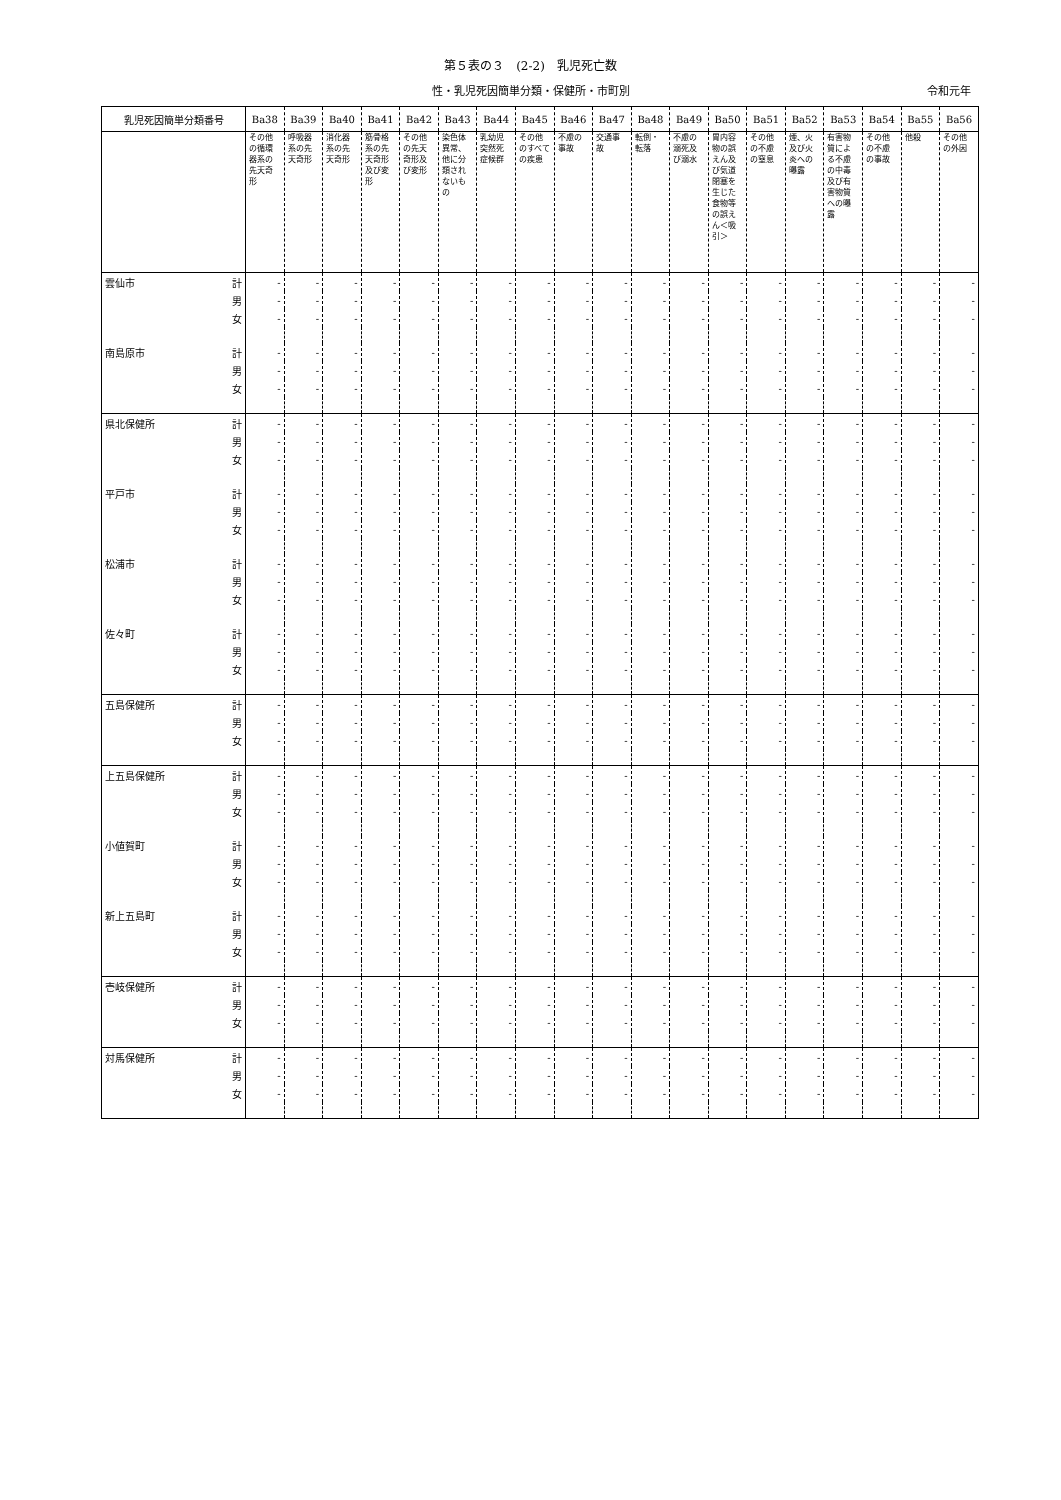第５表の３　(2-2)　乳児死亡数
性・乳児死因簡単分類・保健所・市町別 令和元年
| 乳児死因簡単分類番号 | Ba38 | Ba39 | Ba40 | Ba41 | Ba42 | Ba43 | Ba44 | Ba45 | Ba46 | Ba47 | Ba48 | Ba49 | Ba50 | Ba51 | Ba52 | Ba53 | Ba54 | Ba55 | Ba56 |
| --- | --- | --- | --- | --- | --- | --- | --- | --- | --- | --- | --- | --- | --- | --- | --- | --- | --- | --- | --- |
| | その他の循環器系の先天奇形 | 呼吸器系の先天奇形 | 消化器系の先天奇形 | 筋骨格系の先天奇形及び変形 | その他の先天奇形及び変形 | 染色体異常、他に分類されないもの | 乳幼児突然死症候群 | その他のすべての疾患 | 不慮の事故 | 交通事故 | 転倒・転落 | 不慮の溺死及び溺水 | 胃内容物の誤えん及び気道閉塞を生じた食物等の誤えん＜吸引＞ | その他の不慮の窒息 | 煙、火及び火炎への曝露 | 有害物質による不慮の中毒及び有害物質への曝露 | その他の不慮の事故 | 他殺 | その他の外因 |
| 雲仙市 計 | - | - | - | - | - | - | - | - | - | - | - | - | - | - | - | - | - | - | - |
| 男 | - | - | - | - | - | - | - | - | - | - | - | - | - | - | - | - | - | - | - |
| 女 | - | - | - | - | - | - | - | - | - | - | - | - | - | - | - | - | - | - | - |
| 南島原市 計 | - | - | - | - | - | - | - | - | - | - | - | - | - | - | - | - | - | - | - |
| 男 | - | - | - | - | - | - | - | - | - | - | - | - | - | - | - | - | - | - | - |
| 女 | - | - | - | - | - | - | - | - | - | - | - | - | - | - | - | - | - | - | - |
| 県北保健所 計 | - | - | - | - | - | - | - | - | - | - | - | - | - | - | - | - | - | - | - |
| 男 | - | - | - | - | - | - | - | - | - | - | - | - | - | - | - | - | - | - | - |
| 女 | - | - | - | - | - | - | - | - | - | - | - | - | - | - | - | - | - | - | - |
| 平戸市 計 | - | - | - | - | - | - | - | - | - | - | - | - | - | - | - | - | - | - | - |
| 男 | - | - | - | - | - | - | - | - | - | - | - | - | - | - | - | - | - | - | - |
| 女 | - | - | - | - | - | - | - | - | - | - | - | - | - | - | - | - | - | - | - |
| 松浦市 計 | - | - | - | - | - | - | - | - | - | - | - | - | - | - | - | - | - | - | - |
| 男 | - | - | - | - | - | - | - | - | - | - | - | - | - | - | - | - | - | - | - |
| 女 | - | - | - | - | - | - | - | - | - | - | - | - | - | - | - | - | - | - | - |
| 佐々町 計 | - | - | - | - | - | - | - | - | - | - | - | - | - | - | - | - | - | - | - |
| 男 | - | - | - | - | - | - | - | - | - | - | - | - | - | - | - | - | - | - | - |
| 女 | - | - | - | - | - | - | - | - | - | - | - | - | - | - | - | - | - | - | - |
| 五島保健所 計 | - | - | - | - | - | - | - | - | - | - | - | - | - | - | - | - | - | - | - |
| 男 | - | - | - | - | - | - | - | - | - | - | - | - | - | - | - | - | - | - | - |
| 女 | - | - | - | - | - | - | - | - | - | - | - | - | - | - | - | - | - | - | - |
| 上五島保健所 計 | - | - | - | - | - | - | - | - | - | - | - | - | - | - | - | - | - | - | - |
| 男 | - | - | - | - | - | - | - | - | - | - | - | - | - | - | - | - | - | - | - |
| 女 | - | - | - | - | - | - | - | - | - | - | - | - | - | - | - | - | - | - | - |
| 小値賀町 計 | - | - | - | - | - | - | - | - | - | - | - | - | - | - | - | - | - | - | - |
| 男 | - | - | - | - | - | - | - | - | - | - | - | - | - | - | - | - | - | - | - |
| 女 | - | - | - | - | - | - | - | - | - | - | - | - | - | - | - | - | - | - | - |
| 新上五島町 計 | - | - | - | - | - | - | - | - | - | - | - | - | - | - | - | - | - | - | - |
| 男 | - | - | - | - | - | - | - | - | - | - | - | - | - | - | - | - | - | - | - |
| 女 | - | - | - | - | - | - | - | - | - | - | - | - | - | - | - | - | - | - | - |
| 壱岐保健所 計 | - | - | - | - | - | - | - | - | - | - | - | - | - | - | - | - | - | - | - |
| 男 | - | - | - | - | - | - | - | - | - | - | - | - | - | - | - | - | - | - | - |
| 女 | - | - | - | - | - | - | - | - | - | - | - | - | - | - | - | - | - | - | - |
| 対馬保健所 計 | - | - | - | - | - | - | - | - | - | - | - | - | - | - | - | - | - | - | - |
| 男 | - | - | - | - | - | - | - | - | - | - | - | - | - | - | - | - | - | - | - |
| 女 | - | - | - | - | - | - | - | - | - | - | - | - | - | - | - | - | - | - | - |